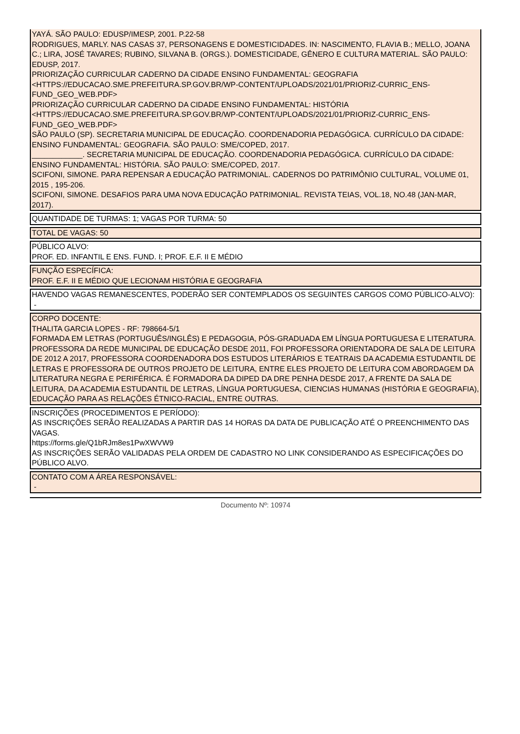YAYÁ. SÃO PAULO: EDUSP/IMESP, 2001. P.22-58
RODRIGUES, MARLY. NAS CASAS 37, PERSONAGENS E DOMESTICIDADES. IN: NASCIMENTO, FLAVIA B.; MELLO, JOANA C.; LIRA, JOSÉ TAVARES; RUBINO, SILVANA B. (ORGS.). DOMESTICIDADE, GÊNERO E CULTURA MATERIAL. SÃO PAULO: EDUSP, 2017.
PRIORIZAÇÃO CURRICULAR CADERNO DA CIDADE ENSINO FUNDAMENTAL: GEOGRAFIA <HTTPS://EDUCACAO.SME.PREFEITURA.SP.GOV.BR/WP-CONTENT/UPLOADS/2021/01/PRIORIZ-CURRIC_ENS-FUND_GEO_WEB.PDF>
PRIORIZAÇÃO CURRICULAR CADERNO DA CIDADE ENSINO FUNDAMENTAL: HISTÓRIA <HTTPS://EDUCACAO.SME.PREFEITURA.SP.GOV.BR/WP-CONTENT/UPLOADS/2021/01/PRIORIZ-CURRIC_ENS-FUND_GEO_WEB.PDF>
SÃO PAULO (SP). SECRETARIA MUNICIPAL DE EDUCAÇÃO. COORDENADORIA PEDAGÓGICA. CURRÍCULO DA CIDADE: ENSINO FUNDAMENTAL: GEOGRAFIA. SÃO PAULO: SME/COPED, 2017.
____________. SECRETARIA MUNICIPAL DE EDUCAÇÃO. COORDENADORIA PEDAGÓGICA. CURRÍCULO DA CIDADE: ENSINO FUNDAMENTAL: HISTÓRIA. SÃO PAULO: SME/COPED, 2017.
SCIFONI, SIMONE. PARA REPENSAR A EDUCAÇÃO PATRIMONIAL. CADERNOS DO PATRIMÔNIO CULTURAL, VOLUME 01, 2015 , 195-206.
SCIFONI, SIMONE. DESAFIOS PARA UMA NOVA EDUCAÇÃO PATRIMONIAL. REVISTA TEIAS, VOL.18, NO.48 (JAN-MAR, 2017).
QUANTIDADE DE TURMAS: 1; VAGAS POR TURMA: 50
TOTAL DE VAGAS: 50
PÚBLICO ALVO:
PROF. ED. INFANTIL E ENS. FUND. I; PROF. E.F. II E MÉDIO
FUNÇÃO ESPECÍFICA:
PROF. E.F. II E MÉDIO QUE LECIONAM HISTÓRIA E GEOGRAFIA
HAVENDO VAGAS REMANESCENTES, PODERÃO SER CONTEMPLADOS OS SEGUINTES CARGOS COMO PÚBLICO-ALVO):
-
CORPO DOCENTE:
THALITA GARCIA LOPES - RF: 798664-5/1
FORMADA EM LETRAS (PORTUGUÊS/INGLÊS) E PEDAGOGIA, PÓS-GRADUADA EM LÍNGUA PORTUGUESA E LITERATURA. PROFESSORA DA REDE MUNICIPAL DE EDUCAÇÃO DESDE 2011, FOI PROFESSORA ORIENTADORA DE SALA DE LEITURA DE 2012 A 2017, PROFESSORA COORDENADORA DOS ESTUDOS LITERÁRIOS E TEATRAIS DA ACADEMIA ESTUDANTIL DE LETRAS E PROFESSORA DE OUTROS PROJETO DE LEITURA, ENTRE ELES PROJETO DE LEITURA COM ABORDAGEM DA LITERATURA NEGRA E PERIFÉRICA. É FORMADORA DA DIPED DA DRE PENHA DESDE 2017, A FRENTE DA SALA DE LEITURA, DA ACADEMIA ESTUDANTIL DE LETRAS, LÍNGUA PORTUGUESA, CIENCIAS HUMANAS (HISTÓRIA E GEOGRAFIA), EDUCAÇÃO PARA AS RELAÇÕES ÉTNICO-RACIAL, ENTRE OUTRAS.
INSCRIÇÕES (PROCEDIMENTOS E PERÍODO):
AS INSCRIÇÕES SERÃO REALIZADAS A PARTIR DAS 14 HORAS DA DATA DE PUBLICAÇÃO ATÉ O PREENCHIMENTO DAS VAGAS.
https://forms.gle/Q1bRJm8es1PwXWVW9
AS INSCRIÇÕES SERÃO VALIDADAS PELA ORDEM DE CADASTRO NO LINK CONSIDERANDO AS ESPECIFICAÇÕES DO PÚBLICO ALVO.
CONTATO COM A ÁREA RESPONSÁVEL:
-
Documento Nº: 10974